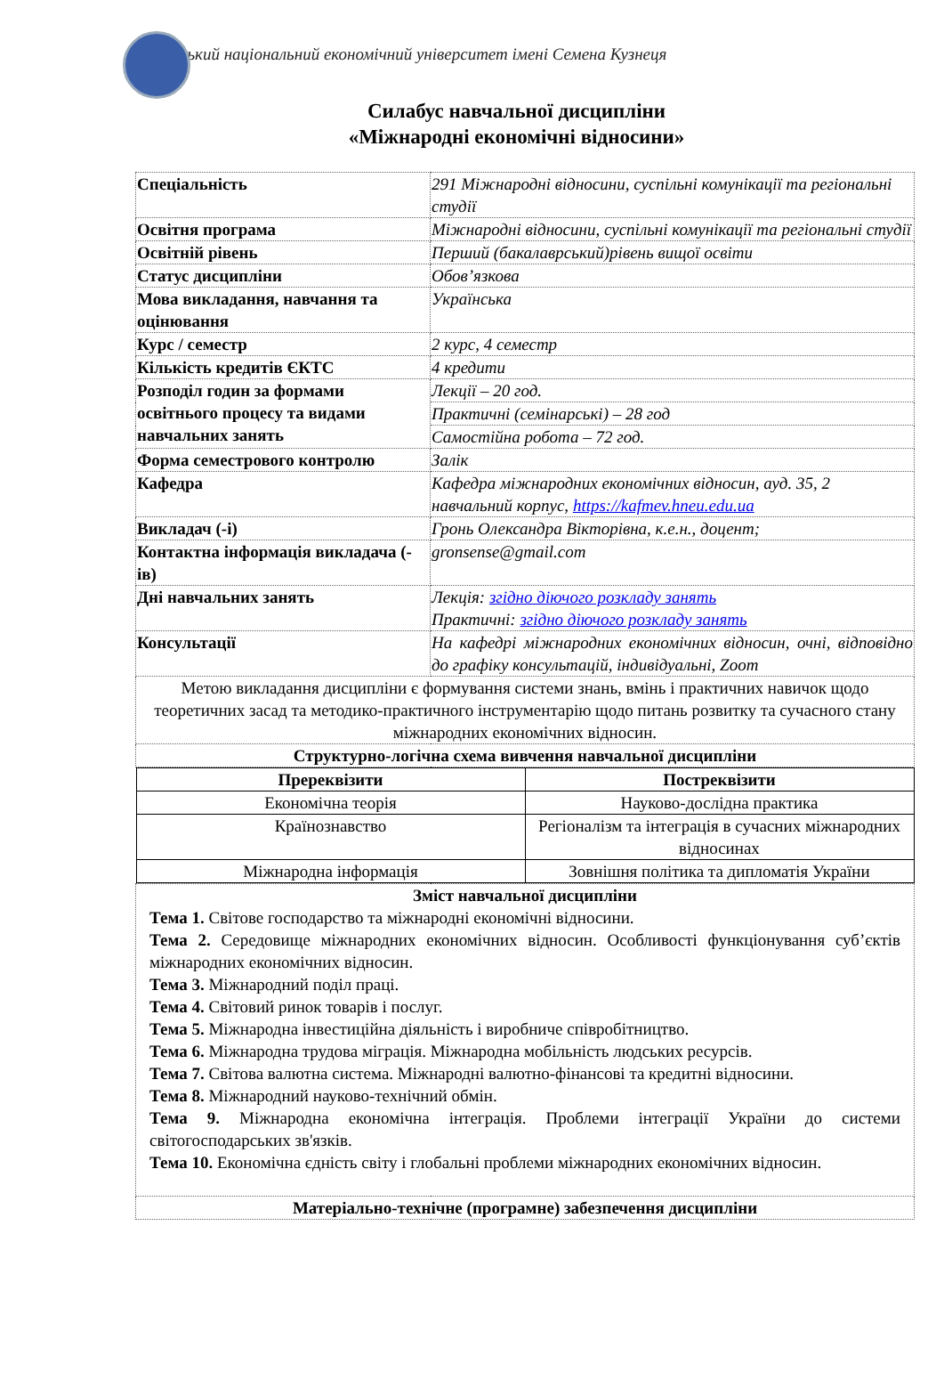зький національний економічний університет імені Семена Кузнеця
Силабус навчальної дисципліни
«Міжнародні економічні відносини»
| Спеціальність | 291 Міжнародні відносини, суспільні комунікації та регіональні студії |
| Освітня програма | Міжнародні відносини, суспільні комунікації та регіональні студії |
| Освітній рівень | Перший (бакалаврський)рівень вищої освіти |
| Статус дисципліни | Обов’язкова |
| Мова викладання, навчання та оцінювання | Українська |
| Курс / семестр | 2 курс, 4 семестр |
| Кількість кредитів ЄКТС | 4 кредити |
| Розподіл годин за формами освітнього процесу та видами навчальних занять | Лекції – 20 год. |
| | Практичні (семінарські) – 28 год |
| | Самостійна робота – 72 год. |
| Форма семестрового контролю | Залік |
| Кафедра | Кафедра міжнародних економічних відносин, ауд. 35, 2 навчальний корпус, https://kafmev.hneu.edu.ua |
| Викладач (-і) | Гронь Олександра Вікторівна, к.е.н., доцент; |
| Контактна інформація викладача (-ів) | gronsense@gmail.com |
| Дні навчальних занять | Лекція: згідно діючого розкладу занять Практичні: згідно діючого розкладу занять |
| Консультації | На кафедрі міжнародних економічних відносин, очні, відповідно до графіку консультацій, індивідуальні, Zoom |
| Метою викладання дисципліни є формування системи знань, вмінь і практичних навичок щодо теоретичних засад та методико-практичного інструментарію щодо питань розвитку та сучасного стану міжнародних економічних відносин. | |
| Структурно-логічна схема вивчення навчальної дисципліни | |
| / Пререквізити / Постреквізити / / Економічна теорія / Науково-дослідна практика / / Країнознавство / Регіоналізм та інтеграція в сучасних міжнародних відносинах / / Міжнародна інформація / Зовнішня політика та дипломатія України / | |
| Зміст навчальної дисципліни Тема 1. Світове господарство та міжнародні економічні відносини. Тема 2. Середовище міжнародних економічних відносин. Особливості функціонування суб’єктів міжнародних економічних відносин. Тема 3. Міжнародний поділ праці. Тема 4. Світовий ринок товарів і послуг. Тема 5. Міжнародна інвестиційна діяльність і виробниче співробітництво. Тема 6. Міжнародна трудова міграція. Міжнародна мобільність людських ресурсів. Тема 7. Світова валютна система. Міжнародні валютно-фінансові та кредитні відносини. Тема 8. Міжнародний науково-технічний обмін. Тема 9. Міжнародна економічна інтеграція. Проблеми інтеграції України до системи світогосподарських зв'язків. Тема 10. Економічна єдність світу і глобальні проблеми міжнародних економічних відносин. | |
| Матеріально-технічне (програмне) забезпечення дисципліни | |